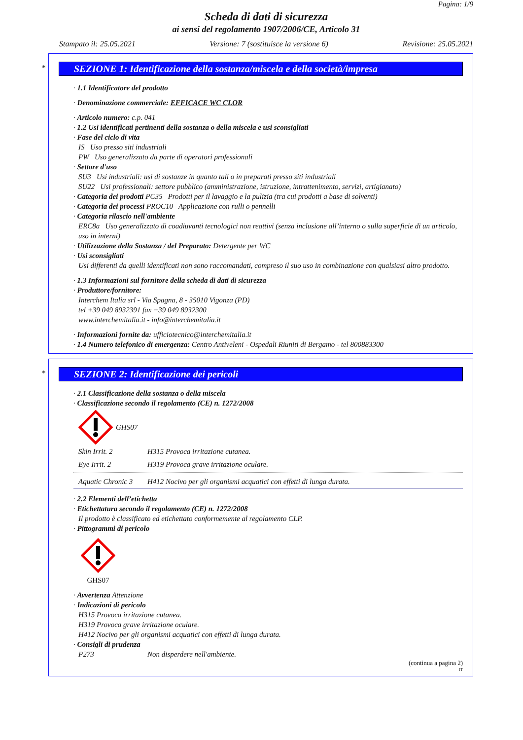Pagina: 1/9
Scheda di dati di sicurezza
ai sensi del regolamento 1907/2006/CE, Articolo 31
Stampato il: 25.05.2021 Versione: 7 (sostituisce la versione 6) Revisione: 25.05.2021
*
SEZIONE 1: Identificazione della sostanza/miscela e della società/impresa
· 1.1 Identificatore del prodotto
· Denominazione commerciale: EFFICACE WC CLOR
· Articolo numero: c.p. 041
· 1.2 Usi identificati pertinenti della sostanza o della miscela e usi sconsigliati
· Fase del ciclo di vita
IS Uso presso siti industriali
PW Uso generalizzato da parte di operatori professionali
· Settore d'uso
SU3 Usi industriali: usi di sostanze in quanto tali o in preparati presso siti industriali
SU22 Usi professionali: settore pubblico (amministrazione, istruzione, intrattenimento, servizi, artigianato)
· Categoria dei prodotti PC35 Prodotti per il lavaggio e la pulizia (tra cui prodotti a base di solventi)
· Categoria dei processi PROC10 Applicazione con rulli o pennelli
· Categoria rilascio nell'ambiente
ERC8a Uso generalizzato di coadiuvanti tecnologici non reattivi (senza inclusione all’interno o sulla superficie di un articolo, uso in interni)
· Utilizzazione della Sostanza / del Preparato: Detergente per WC
· Usi sconsigliati
Usi differenti da quelli identificati non sono raccomandati, compreso il suo uso in combinazione con qualsiasi altro prodotto.
· 1.3 Informazioni sul fornitore della scheda di dati di sicurezza
· Produttore/fornitore:
Interchem Italia srl - Via Spagna, 8 - 35010 Vigonza (PD)
tel +39 049 8932391 fax +39 049 8932300
www.interchemitalia.it - info@interchemitalia.it
· Informazioni fornite da: ufficiotecnico@interchemitalia.it
· 1.4 Numero telefonico di emergenza: Centro Antiveleni - Ospedali Riuniti di Bergamo - tel 800883300
*
SEZIONE 2: Identificazione dei pericoli
· 2.1 Classificazione della sostanza o della miscela
· Classificazione secondo il regolamento (CE) n. 1272/2008
GHS07
Skin Irrit. 2 H315 Provoca irritazione cutanea.
Eye Irrit. 2 H319 Provoca grave irritazione oculare.
Aquatic Chronic 3 H412 Nocivo per gli organismi acquatici con effetti di lunga durata.
· 2.2 Elementi dell’etichetta
· Etichettatura secondo il regolamento (CE) n. 1272/2008
Il prodotto è classificato ed etichettato conformemente al regolamento CLP.
· Pittogrammi di pericolo
GHS07
· Avvertenza Attenzione
· Indicazioni di pericolo
H315 Provoca irritazione cutanea.
H319 Provoca grave irritazione oculare.
H412 Nocivo per gli organismi acquatici con effetti di lunga durata.
· Consigli di prudenza
P273 Non disperdere nell'ambiente.
(continua a pagina 2)
IT